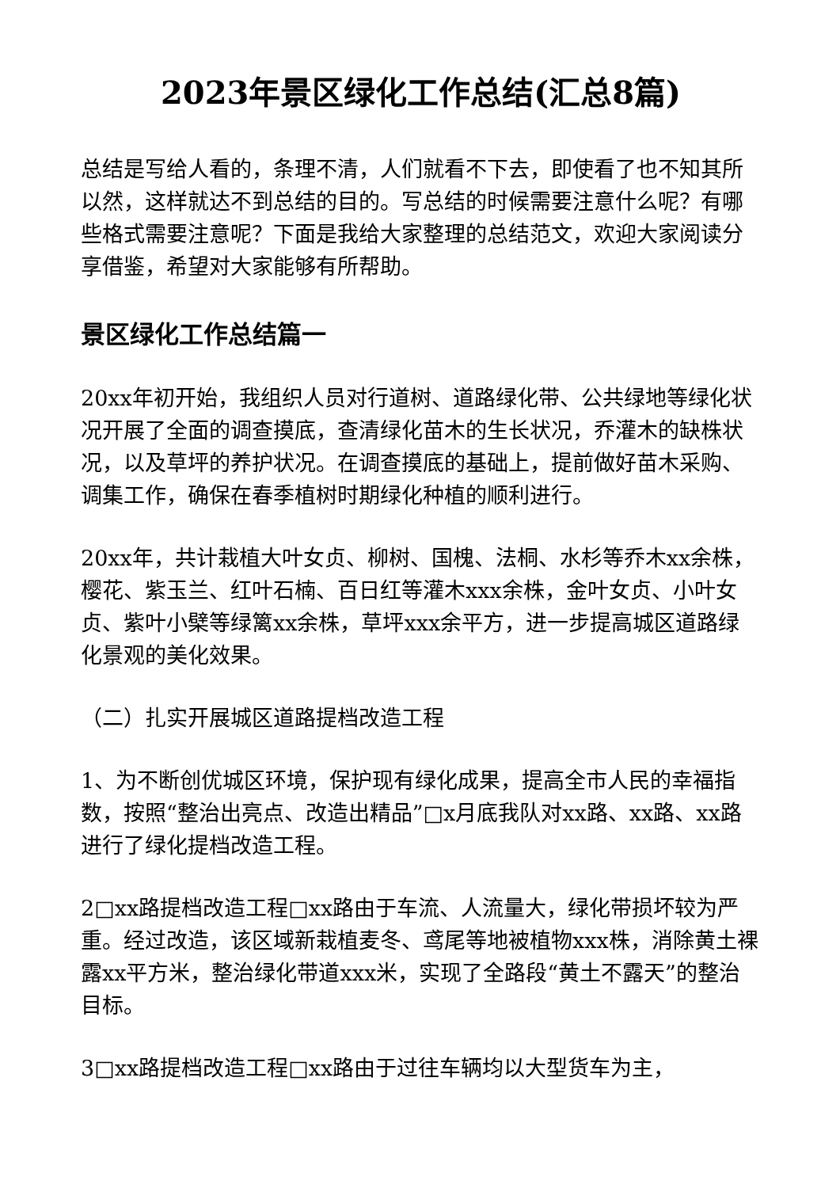2023年景区绿化工作总结(汇总8篇)
总结是写给人看的，条理不清，人们就看不下去，即使看了也不知其所以然，这样就达不到总结的目的。写总结的时候需要注意什么呢？有哪些格式需要注意呢？下面是我给大家整理的总结范文，欢迎大家阅读分享借鉴，希望对大家能够有所帮助。
景区绿化工作总结篇一
20xx年初开始，我组织人员对行道树、道路绿化带、公共绿地等绿化状况开展了全面的调查摸底，查清绿化苗木的生长状况，乔灌木的缺株状况，以及草坪的养护状况。在调查摸底的基础上，提前做好苗木采购、调集工作，确保在春季植树时期绿化种植的顺利进行。
20xx年，共计栽植大叶女贞、柳树、国槐、法桐、水杉等乔木xx余株，樱花、紫玉兰、红叶石楠、百日红等灌木xxx余株，金叶女贞、小叶女贞、紫叶小檗等绿篱xx余株，草坪xxx余平方，进一步提高城区道路绿化景观的美化效果。
（二）扎实开展城区道路提档改造工程
1、为不断创优城区环境，保护现有绿化成果，提高全市人民的幸福指数，按照“整治出亮点、改造出精品”□x月底我队对xx路、xx路、xx路进行了绿化提档改造工程。
2□xx路提档改造工程□xx路由于车流、人流量大，绿化带损坏较为严重。经过改造，该区域新栽植麦冬、鸢尾等地被植物xxx株，消除黄土裸露xx平方米，整治绿化带道xxx米，实现了全路段“黄土不露天”的整治目标。
3□xx路提档改造工程□xx路由于过往车辆均以大型货车为主，